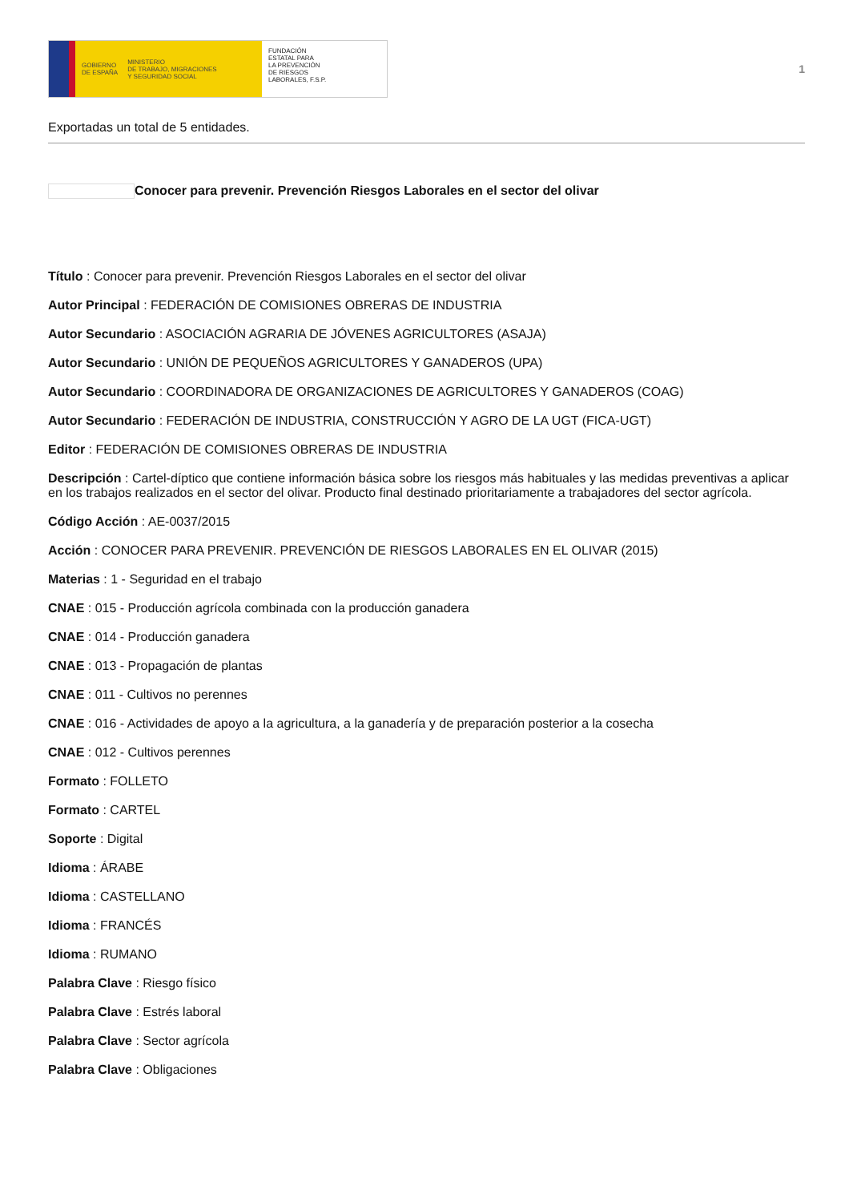GOBIERNO
DE ESPAÑA MINISTERIO
DE TRABAJO, MIGRACIONES
Y SEGURIDAD SOCIAL
FUNDACIÓN
ESTATAL PARA
LA PREVENCIÓN
DE RIESGOS
LABORALES, F.S.P.
1
Exportadas un total de 5 entidades.
Conocer para prevenir. Prevención Riesgos Laborales en el sector del olivar
Título : Conocer para prevenir. Prevención Riesgos Laborales en el sector del olivar
Autor Principal : FEDERACIÓN DE COMISIONES OBRERAS DE INDUSTRIA
Autor Secundario : ASOCIACIÓN AGRARIA DE JÓVENES AGRICULTORES (ASAJA)
Autor Secundario : UNIÓN DE PEQUEÑOS AGRICULTORES Y GANADEROS (UPA)
Autor Secundario : COORDINADORA DE ORGANIZACIONES DE AGRICULTORES Y GANADEROS (COAG)
Autor Secundario : FEDERACIÓN DE INDUSTRIA, CONSTRUCCIÓN Y AGRO DE LA UGT (FICA-UGT)
Editor : FEDERACIÓN DE COMISIONES OBRERAS DE INDUSTRIA
Descripción : Cartel-díptico que contiene información básica sobre los riesgos más habituales y las medidas preventivas a aplicar en los trabajos realizados en el sector del olivar. Producto final destinado prioritariamente a trabajadores del sector agrícola.
Código Acción : AE-0037/2015
Acción : CONOCER PARA PREVENIR. PREVENCIÓN DE RIESGOS LABORALES EN EL OLIVAR (2015)
Materias : 1 - Seguridad en el trabajo
CNAE : 015 - Producción agrícola combinada con la producción ganadera
CNAE : 014 - Producción ganadera
CNAE : 013 - Propagación de plantas
CNAE : 011 - Cultivos no perennes
CNAE : 016 - Actividades de apoyo a la agricultura, a la ganadería y de preparación posterior a la cosecha
CNAE : 012 - Cultivos perennes
Formato : FOLLETO
Formato : CARTEL
Soporte : Digital
Idioma : ÁRABE
Idioma : CASTELLANO
Idioma : FRANCÉS
Idioma : RUMANO
Palabra Clave : Riesgo físico
Palabra Clave : Estrés laboral
Palabra Clave : Sector agrícola
Palabra Clave : Obligaciones